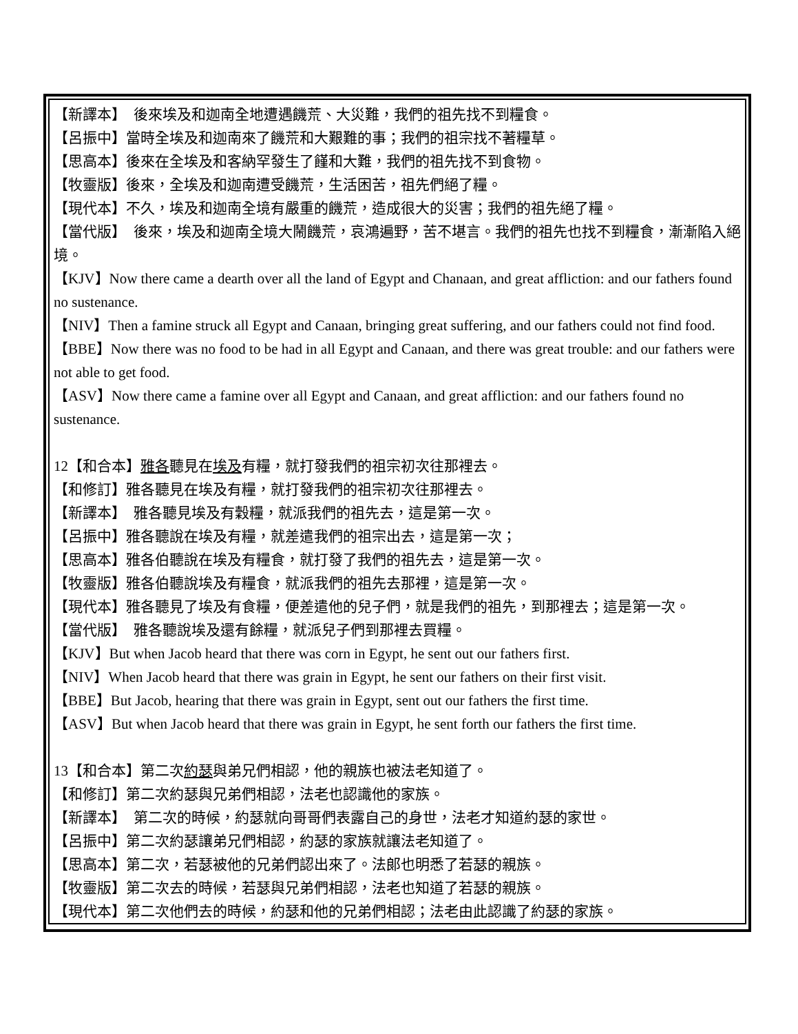【新譯本】　後來埃及和迦南全地遭遇饑荒、大災難，我們的祖先找不到糧食。
【呂振中】當時全埃及和迦南來了饑荒和大艱難的事；我們的祖宗找不著糧草。
【思高本】後來在全埃及和客納罕發生了饉和大難，我們的祖先找不到食物。
【牧靈版】後來，全埃及和迦南遭受饑荒，生活困苦，祖先們絕了糧。
【現代本】不久，埃及和迦南全境有嚴重的饑荒，造成很大的災害；我們的祖先絕了糧。
【當代版】　後來，埃及和迦南全境大鬧饑荒，哀鴻遍野，苦不堪言。我們的祖先也找不到糧食，漸漸陷入絕境。
【KJV】Now there came a dearth over all the land of Egypt and Chanaan, and great affliction: and our fathers found no sustenance.
【NIV】Then a famine struck all Egypt and Canaan, bringing great suffering, and our fathers could not find food.
【BBE】Now there was no food to be had in all Egypt and Canaan, and there was great trouble: and our fathers were not able to get food.
【ASV】Now there came a famine over all Egypt and Canaan, and great affliction: and our fathers found no sustenance.
12【和合本】雅各聽見在埃及有糧，就打發我們的祖宗初次往那裡去。
【和修訂】雅各聽見在埃及有糧，就打發我們的祖宗初次往那裡去。
【新譯本】　雅各聽見埃及有穀糧，就派我們的祖先去，這是第一次。
【呂振中】雅各聽說在埃及有糧，就差遣我們的祖宗出去，這是第一次；
【思高本】雅各伯聽說在埃及有糧食，就打發了我們的祖先去，這是第一次。
【牧靈版】雅各伯聽說埃及有糧食，就派我們的祖先去那裡，這是第一次。
【現代本】雅各聽見了埃及有食糧，便差遣他的兒子們，就是我們的祖先，到那裡去；這是第一次。
【當代版】　雅各聽說埃及還有餘糧，就派兒子們到那裡去買糧。
【KJV】But when Jacob heard that there was corn in Egypt, he sent out our fathers first.
【NIV】When Jacob heard that there was grain in Egypt, he sent our fathers on their first visit.
【BBE】But Jacob, hearing that there was grain in Egypt, sent out our fathers the first time.
【ASV】But when Jacob heard that there was grain in Egypt, he sent forth our fathers the first time.
13【和合本】第二次約瑟與弟兄們相認，他的親族也被法老知道了。
【和修訂】第二次約瑟與兄弟們相認，法老也認識他的家族。
【新譯本】　第二次的時候，約瑟就向哥哥們表露自己的身世，法老才知道約瑟的家世。
【呂振中】第二次約瑟讓弟兄們相認，約瑟的家族就讓法老知道了。
【思高本】第二次，若瑟被他的兄弟們認出來了。法郎也明悉了若瑟的親族。
【牧靈版】第二次去的時候，若瑟與兄弟們相認，法老也知道了若瑟的親族。
【現代本】第二次他們去的時候，約瑟和他的兄弟們相認；法老由此認識了約瑟的家族。